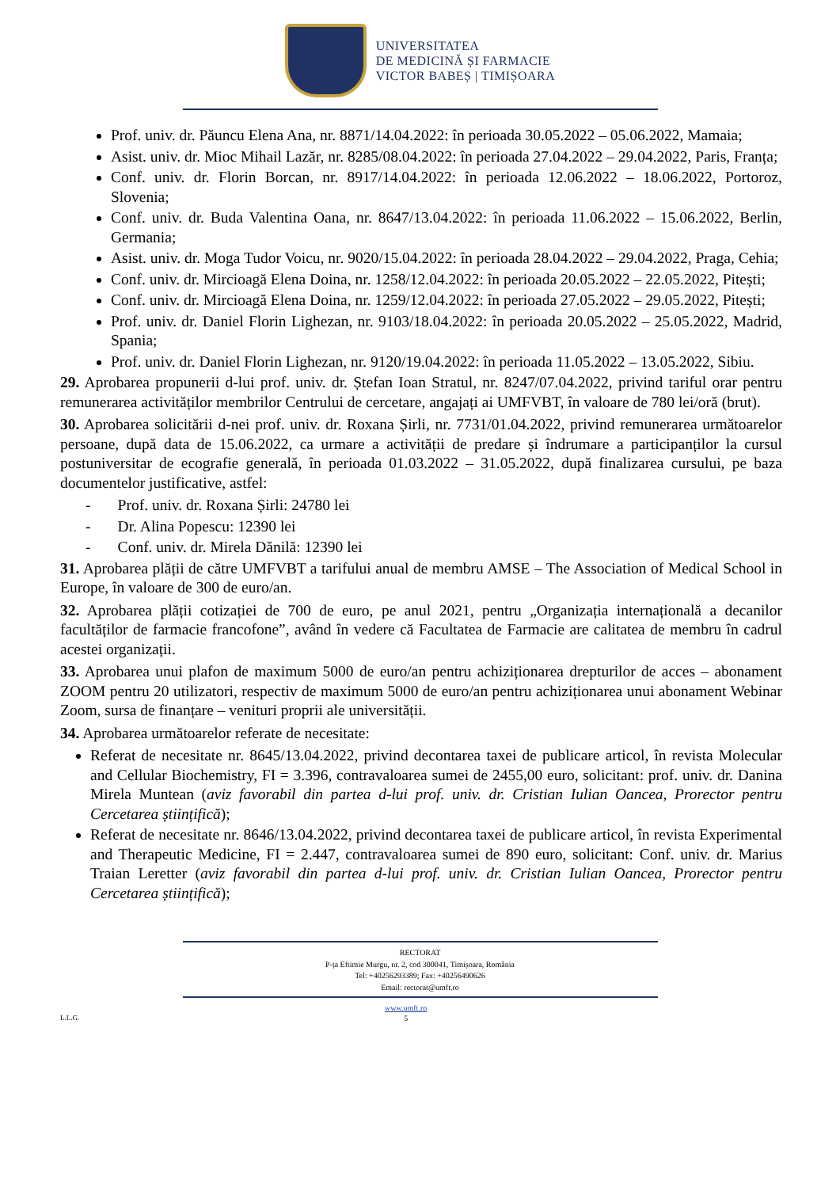UNIVERSITATEA
DE MEDICINĂ ȘI FARMACIE
VICTOR BABEȘ | TIMIȘOARA
Prof. univ. dr. Păuncu Elena Ana, nr. 8871/14.04.2022: în perioada 30.05.2022 – 05.06.2022, Mamaia;
Asist. univ. dr. Mioc Mihail Lazăr, nr. 8285/08.04.2022: în perioada 27.04.2022 – 29.04.2022, Paris, Franța;
Conf. univ. dr. Florin Borcan, nr. 8917/14.04.2022: în perioada 12.06.2022 – 18.06.2022, Portoroz, Slovenia;
Conf. univ. dr. Buda Valentina Oana, nr. 8647/13.04.2022: în perioada 11.06.2022 – 15.06.2022, Berlin, Germania;
Asist. univ. dr. Moga Tudor Voicu, nr. 9020/15.04.2022: în perioada 28.04.2022 – 29.04.2022, Praga, Cehia;
Conf. univ. dr. Mircioagă Elena Doina, nr. 1258/12.04.2022: în perioada 20.05.2022 – 22.05.2022, Pitești;
Conf. univ. dr. Mircioagă Elena Doina, nr. 1259/12.04.2022: în perioada 27.05.2022 – 29.05.2022, Pitești;
Prof. univ. dr. Daniel Florin Lighezan, nr. 9103/18.04.2022: în perioada 20.05.2022 – 25.05.2022, Madrid, Spania;
Prof. univ. dr. Daniel Florin Lighezan, nr. 9120/19.04.2022: în perioada 11.05.2022 – 13.05.2022, Sibiu.
29. Aprobarea propunerii d-lui prof. univ. dr. Ștefan Ioan Stratul, nr. 8247/07.04.2022, privind tariful orar pentru remunerarea activităților membrilor Centrului de cercetare, angajați ai UMFVBT, în valoare de 780 lei/oră (brut).
30. Aprobarea solicitării d-nei prof. univ. dr. Roxana Șirli, nr. 7731/01.04.2022, privind remunerarea următoarelor persoane, după data de 15.06.2022, ca urmare a activității de predare și îndrumare a participanților la cursul postuniversitar de ecografie generală, în perioada 01.03.2022 – 31.05.2022, după finalizarea cursului, pe baza documentelor justificative, astfel:
- Prof. univ. dr. Roxana Șirli: 24780 lei
- Dr. Alina Popescu: 12390 lei
- Conf. univ. dr. Mirela Dănilă: 12390 lei
31. Aprobarea plății de către UMFVBT a tarifului anual de membru AMSE – The Association of Medical School in Europe, în valoare de 300 de euro/an.
32. Aprobarea plății cotizației de 700 de euro, pe anul 2021, pentru „Organizația internațională a decanilor facultăților de farmacie francofone”, având în vedere că Facultatea de Farmacie are calitatea de membru în cadrul acestei organizații.
33. Aprobarea unui plafon de maximum 5000 de euro/an pentru achiziționarea drepturilor de acces – abonament ZOOM pentru 20 utilizatori, respectiv de maximum 5000 de euro/an pentru achiziționarea unui abonament Webinar Zoom, sursa de finanțare – venituri proprii ale universității.
34. Aprobarea următoarelor referate de necesitate:
Referat de necesitate nr. 8645/13.04.2022, privind decontarea taxei de publicare articol, în revista Molecular and Cellular Biochemistry, FI = 3.396, contravaloarea sumei de 2455,00 euro, solicitant: prof. univ. dr. Danina Mirela Muntean (aviz favorabil din partea d-lui prof. univ. dr. Cristian Iulian Oancea, Prorector pentru Cercetarea științifică);
Referat de necesitate nr. 8646/13.04.2022, privind decontarea taxei de publicare articol, în revista Experimental and Therapeutic Medicine, FI = 2.447, contravaloarea sumei de 890 euro, solicitant: Conf. univ. dr. Marius Traian Leretter (aviz favorabil din partea d-lui prof. univ. dr. Cristian Iulian Oancea, Prorector pentru Cercetarea științifică);
RECTORAT
P-ța Eftimie Murgu, nr. 2, cod 300041, Timișoara, România
Tel: +40256293389; Fax: +40256490626
Email: rectorat@umft.ro
L.L.G.
www.umft.ro
5